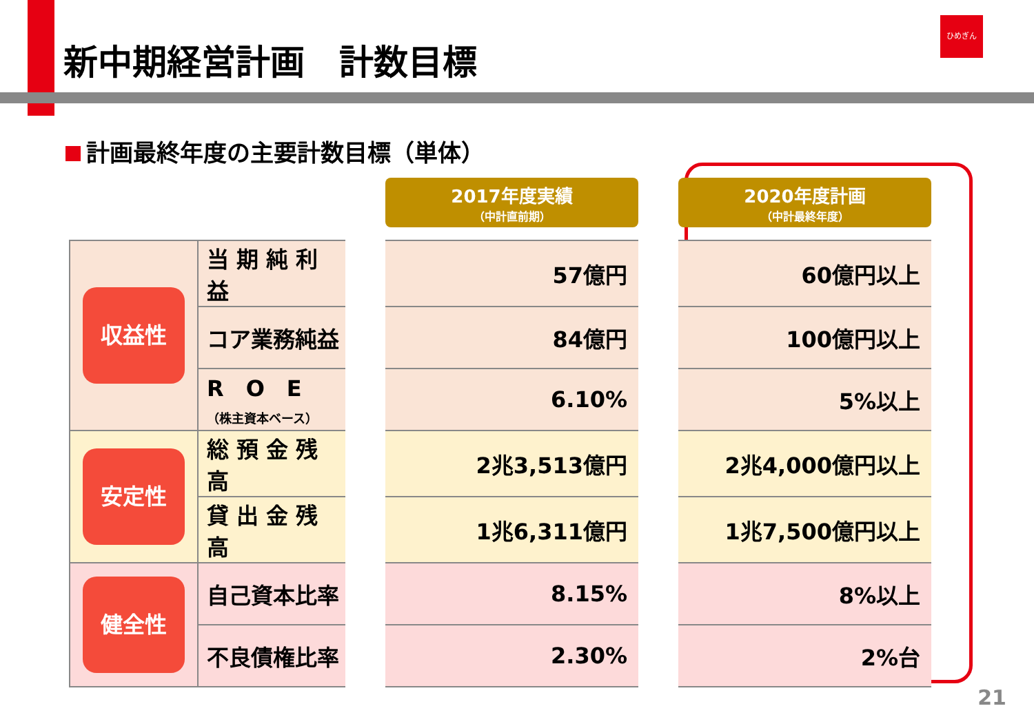新中期経営計画　計数目標
ひめぎん
計画最終年度の主要計数目標（単体）
| | | | 2017年度実績 （中計直前期） | | 2020年度計画 （中計最終年度） |
| --- | --- | --- | --- | --- | --- |
| 収益性 | 当 期 純 利 益 | | 57億円 | | 60億円以上 |
| | コア業務純益 | | 84億円 | | 100億円以上 |
| | R O E （株主資本ベース） | | 6.10% | | 5%以上 |
| 安定性 | 総 預 金 残 高 | | 2兆3,513億円 | | 2兆4,000億円以上 |
| | 貸 出 金 残 高 | | 1兆6,311億円 | | 1兆7,500億円以上 |
| 健全性 | 自己資本比率 | | 8.15% | | 8%以上 |
| | 不良債権比率 | | 2.30% | | 2%台 |
21